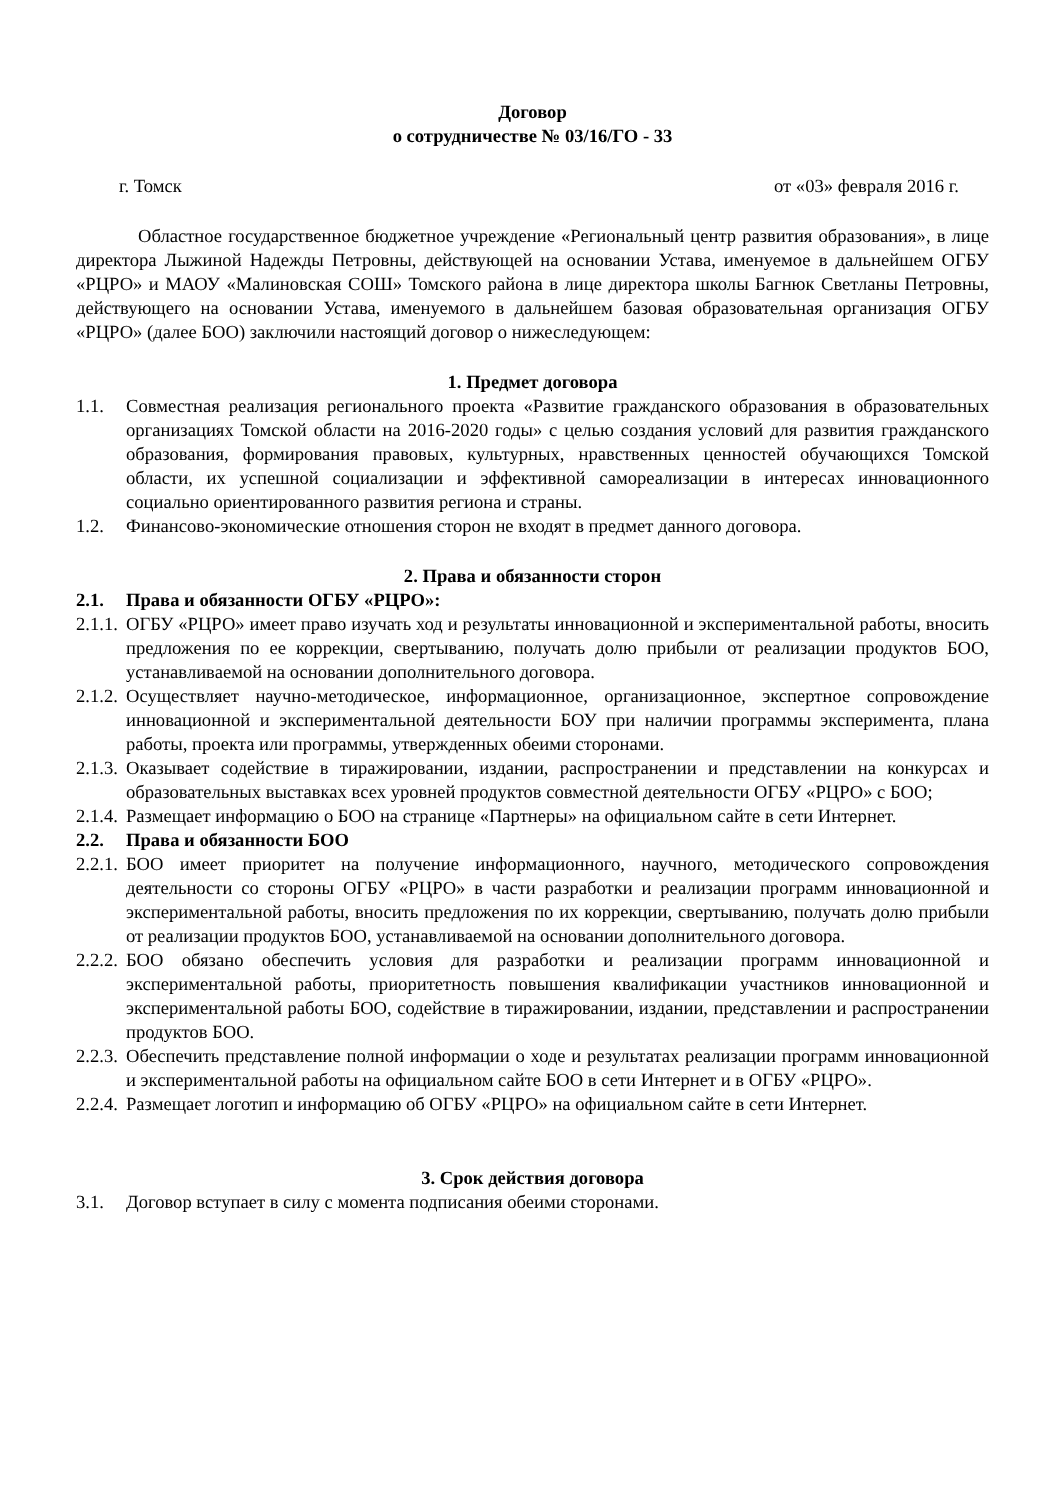Договор
о сотрудничестве № 03/16/ГО - 33
г. Томск от «03» февраля 2016 г.
Областное государственное бюджетное учреждение «Региональный центр развития образования», в лице директора Лыжиной Надежды Петровны, действующей на основании Устава, именуемое в дальнейшем ОГБУ «РЦРО» и МАОУ «Малиновская СОШ» Томского района в лице директора школы Багнюк Светланы Петровны, действующего на основании Устава, именуемого в дальнейшем базовая образовательная организация ОГБУ «РЦРО» (далее БОО) заключили настоящий договор о нижеследующем:
1. Предмет договора
1.1. Совместная реализация регионального проекта «Развитие гражданского образования в образовательных организациях Томской области на 2016-2020 годы» с целью создания условий для развития гражданского образования, формирования правовых, культурных, нравственных ценностей обучающихся Томской области, их успешной социализации и эффективной самореализации в интересах инновационного социально ориентированного развития региона и страны.
1.2. Финансово-экономические отношения сторон не входят в предмет данного договора.
2. Права и обязанности сторон
2.1. Права и обязанности ОГБУ «РЦРО»:
2.1.1. ОГБУ «РЦРО» имеет право изучать ход и результаты инновационной и экспериментальной работы, вносить предложения по ее коррекции, свертыванию, получать долю прибыли от реализации продуктов БОО, устанавливаемой на основании дополнительного договора.
2.1.2. Осуществляет научно-методическое, информационное, организационное, экспертное сопровождение инновационной и экспериментальной деятельности БОУ при наличии программы эксперимента, плана работы, проекта или программы, утвержденных обеими сторонами.
2.1.3. Оказывает содействие в тиражировании, издании, распространении и представлении на конкурсах и образовательных выставках всех уровней продуктов совместной деятельности ОГБУ «РЦРО» с БОО;
2.1.4. Размещает информацию о БОО на странице «Партнеры» на официальном сайте в сети Интернет.
2.2. Права и обязанности БОО
2.2.1. БОО имеет приоритет на получение информационного, научного, методического сопровождения деятельности со стороны ОГБУ «РЦРО» в части разработки и реализации программ инновационной и экспериментальной работы, вносить предложения по их коррекции, свертыванию, получать долю прибыли от реализации продуктов БОО, устанавливаемой на основании дополнительного договора.
2.2.2. БОО обязано обеспечить условия для разработки и реализации программ инновационной и экспериментальной работы, приоритетность повышения квалификации участников инновационной и экспериментальной работы БОО, содействие в тиражировании, издании, представлении и распространении продуктов БОО.
2.2.3. Обеспечить представление полной информации о ходе и результатах реализации программ инновационной и экспериментальной работы на официальном сайте БОО в сети Интернет и в ОГБУ «РЦРО».
2.2.4. Размещает логотип и информацию об ОГБУ «РЦРО» на официальном сайте в сети Интернет.
3. Срок действия договора
3.1. Договор вступает в силу с момента подписания обеими сторонами.